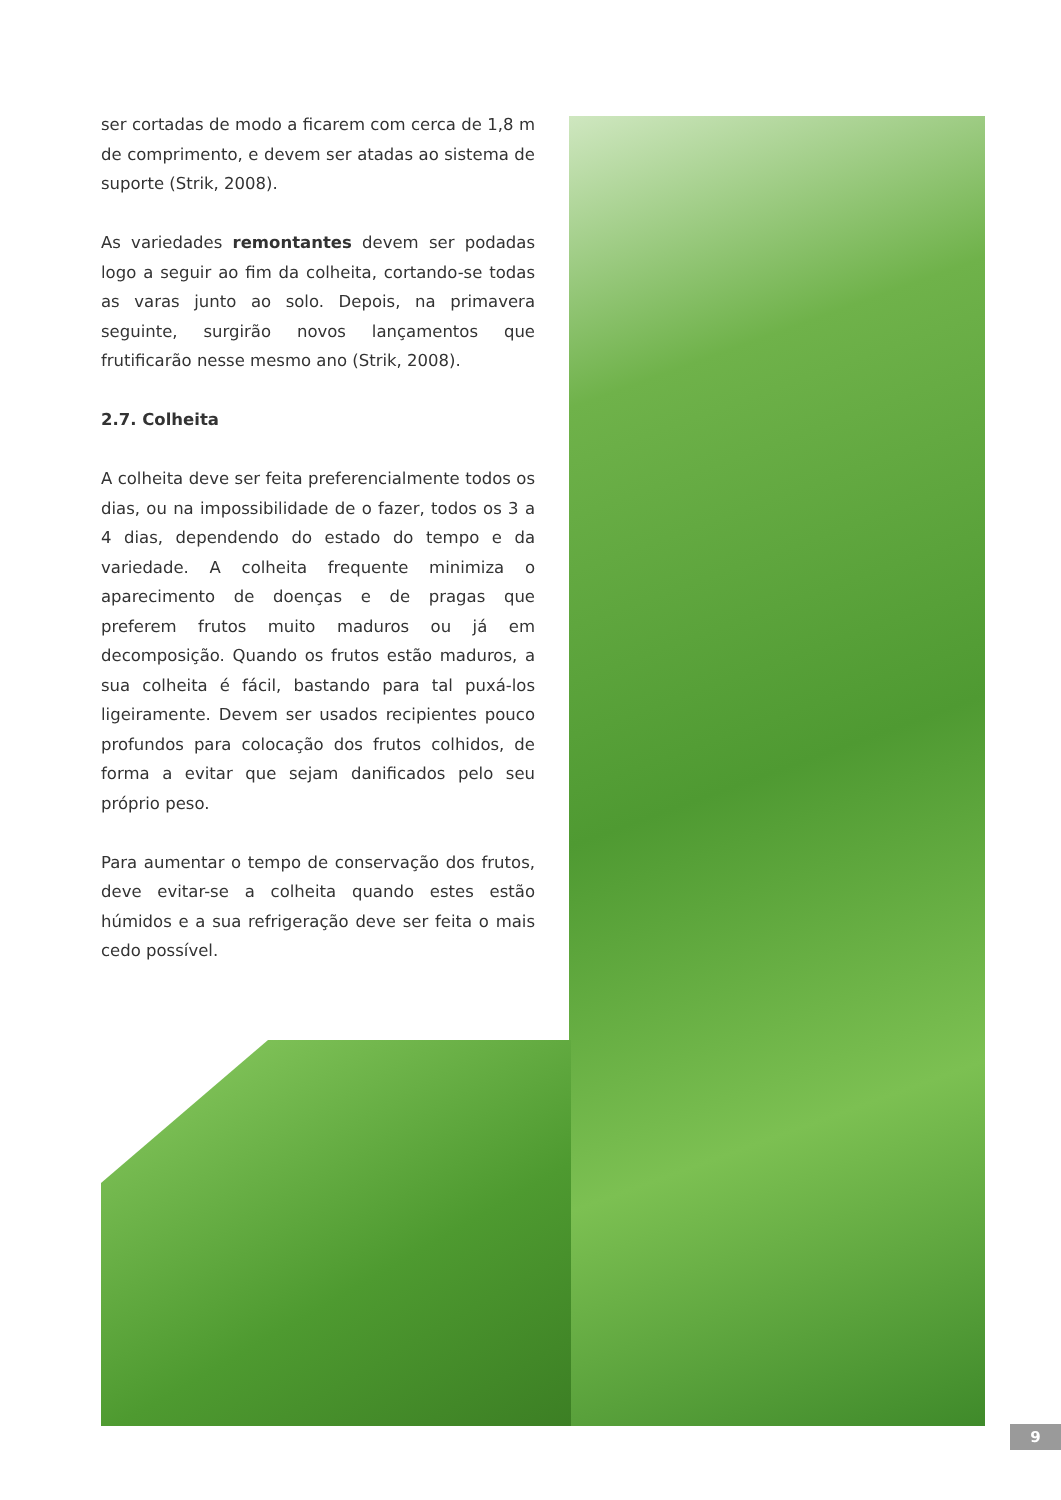ser cortadas de modo a ficarem com cerca de 1,8 m de comprimento, e devem ser atadas ao sistema de suporte (Strik, 2008).
As variedades remontantes devem ser podadas logo a seguir ao fim da colheita, cortando-se todas as varas junto ao solo. Depois, na primavera seguinte, surgirão novos lançamentos que frutificarão nesse mesmo ano (Strik, 2008).
2.7. Colheita
A colheita deve ser feita preferencialmente todos os dias, ou na impossibilidade de o fazer, todos os 3 a 4 dias, dependendo do estado do tempo e da variedade. A colheita frequente minimiza o aparecimento de doenças e de pragas que preferem frutos muito maduros ou já em decomposição. Quando os frutos estão maduros, a sua colheita é fácil, bastando para tal puxá-los ligeiramente. Devem ser usados recipientes pouco profundos para colocação dos frutos colhidos, de forma a evitar que sejam danificados pelo seu próprio peso.
Para aumentar o tempo de conservação dos frutos, deve evitar-se a colheita quando estes estão húmidos e a sua refrigeração deve ser feita o mais cedo possível.
9